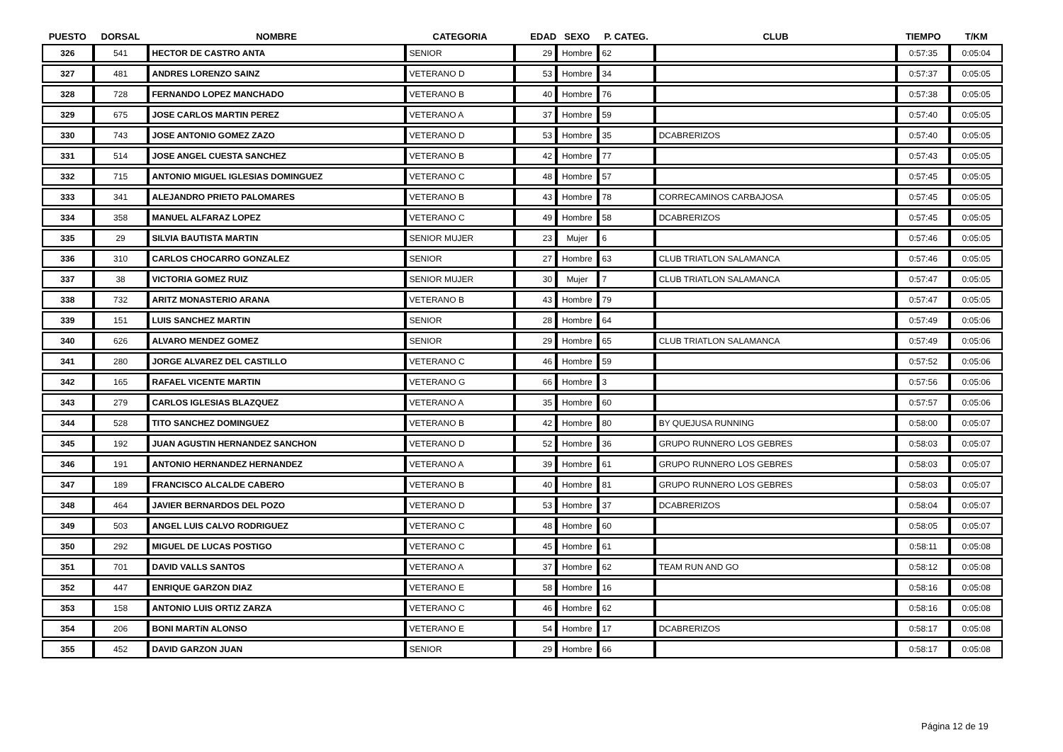| PUESTO | DORSAL | NOMBRE | CATEGORIA | EDAD | SEXO | P. CATEG. | CLUB | TIEMPO | T/KM |
| --- | --- | --- | --- | --- | --- | --- | --- | --- | --- |
| 326 | 541 | HECTOR DE CASTRO ANTA | SENIOR | 29 | Hombre | 62 | | 0:57:35 | 0:05:04 |
| 327 | 481 | ANDRES LORENZO SAINZ | VETERANO D | 53 | Hombre | 34 | | 0:57:37 | 0:05:05 |
| 328 | 728 | FERNANDO LOPEZ MANCHADO | VETERANO B | 40 | Hombre | 76 | | 0:57:38 | 0:05:05 |
| 329 | 675 | JOSE CARLOS MARTIN PEREZ | VETERANO A | 37 | Hombre | 59 | | 0:57:40 | 0:05:05 |
| 330 | 743 | JOSE ANTONIO GOMEZ ZAZO | VETERANO D | 53 | Hombre | 35 | DCABRERIZOS | 0:57:40 | 0:05:05 |
| 331 | 514 | JOSE ANGEL CUESTA SANCHEZ | VETERANO B | 42 | Hombre | 77 | | 0:57:43 | 0:05:05 |
| 332 | 715 | ANTONIO MIGUEL IGLESIAS DOMINGUEZ | VETERANO C | 48 | Hombre | 57 | | 0:57:45 | 0:05:05 |
| 333 | 341 | ALEJANDRO PRIETO PALOMARES | VETERANO B | 43 | Hombre | 78 | CORRECAMINOS CARBAJOSA | 0:57:45 | 0:05:05 |
| 334 | 358 | MANUEL ALFARAZ LOPEZ | VETERANO C | 49 | Hombre | 58 | DCABRERIZOS | 0:57:45 | 0:05:05 |
| 335 | 29 | SILVIA BAUTISTA MARTIN | SENIOR MUJER | 23 | Mujer | 6 | | 0:57:46 | 0:05:05 |
| 336 | 310 | CARLOS CHOCARRO GONZALEZ | SENIOR | 27 | Hombre | 63 | CLUB TRIATLON SALAMANCA | 0:57:46 | 0:05:05 |
| 337 | 38 | VICTORIA GOMEZ RUIZ | SENIOR MUJER | 30 | Mujer | 7 | CLUB TRIATLON SALAMANCA | 0:57:47 | 0:05:05 |
| 338 | 732 | ARITZ MONASTERIO ARANA | VETERANO B | 43 | Hombre | 79 | | 0:57:47 | 0:05:05 |
| 339 | 151 | LUIS SANCHEZ MARTIN | SENIOR | 28 | Hombre | 64 | | 0:57:49 | 0:05:06 |
| 340 | 626 | ALVARO MENDEZ GOMEZ | SENIOR | 29 | Hombre | 65 | CLUB TRIATLON SALAMANCA | 0:57:49 | 0:05:06 |
| 341 | 280 | JORGE ALVAREZ DEL CASTILLO | VETERANO C | 46 | Hombre | 59 | | 0:57:52 | 0:05:06 |
| 342 | 165 | RAFAEL VICENTE MARTIN | VETERANO G | 66 | Hombre | 3 | | 0:57:56 | 0:05:06 |
| 343 | 279 | CARLOS IGLESIAS BLAZQUEZ | VETERANO A | 35 | Hombre | 60 | | 0:57:57 | 0:05:06 |
| 344 | 528 | TITO SANCHEZ DOMINGUEZ | VETERANO B | 42 | Hombre | 80 | BY QUEJUSA RUNNING | 0:58:00 | 0:05:07 |
| 345 | 192 | JUAN AGUSTIN HERNANDEZ SANCHON | VETERANO D | 52 | Hombre | 36 | GRUPO RUNNERO LOS GEBRES | 0:58:03 | 0:05:07 |
| 346 | 191 | ANTONIO HERNANDEZ HERNANDEZ | VETERANO A | 39 | Hombre | 61 | GRUPO RUNNERO LOS GEBRES | 0:58:03 | 0:05:07 |
| 347 | 189 | FRANCISCO ALCALDE CABERO | VETERANO B | 40 | Hombre | 81 | GRUPO RUNNERO LOS GEBRES | 0:58:03 | 0:05:07 |
| 348 | 464 | JAVIER BERNARDOS DEL POZO | VETERANO D | 53 | Hombre | 37 | DCABRERIZOS | 0:58:04 | 0:05:07 |
| 349 | 503 | ANGEL LUIS CALVO RODRIGUEZ | VETERANO C | 48 | Hombre | 60 | | 0:58:05 | 0:05:07 |
| 350 | 292 | MIGUEL DE LUCAS POSTIGO | VETERANO C | 45 | Hombre | 61 | | 0:58:11 | 0:05:08 |
| 351 | 701 | DAVID VALLS SANTOS | VETERANO A | 37 | Hombre | 62 | TEAM RUN AND GO | 0:58:12 | 0:05:08 |
| 352 | 447 | ENRIQUE GARZON DIAZ | VETERANO E | 58 | Hombre | 16 | | 0:58:16 | 0:05:08 |
| 353 | 158 | ANTONIO LUIS ORTIZ ZARZA | VETERANO C | 46 | Hombre | 62 | | 0:58:16 | 0:05:08 |
| 354 | 206 | BONI MARTíN ALONSO | VETERANO E | 54 | Hombre | 17 | DCABRERIZOS | 0:58:17 | 0:05:08 |
| 355 | 452 | DAVID GARZON JUAN | SENIOR | 29 | Hombre | 66 | | 0:58:17 | 0:05:08 |
Página 12 de 19